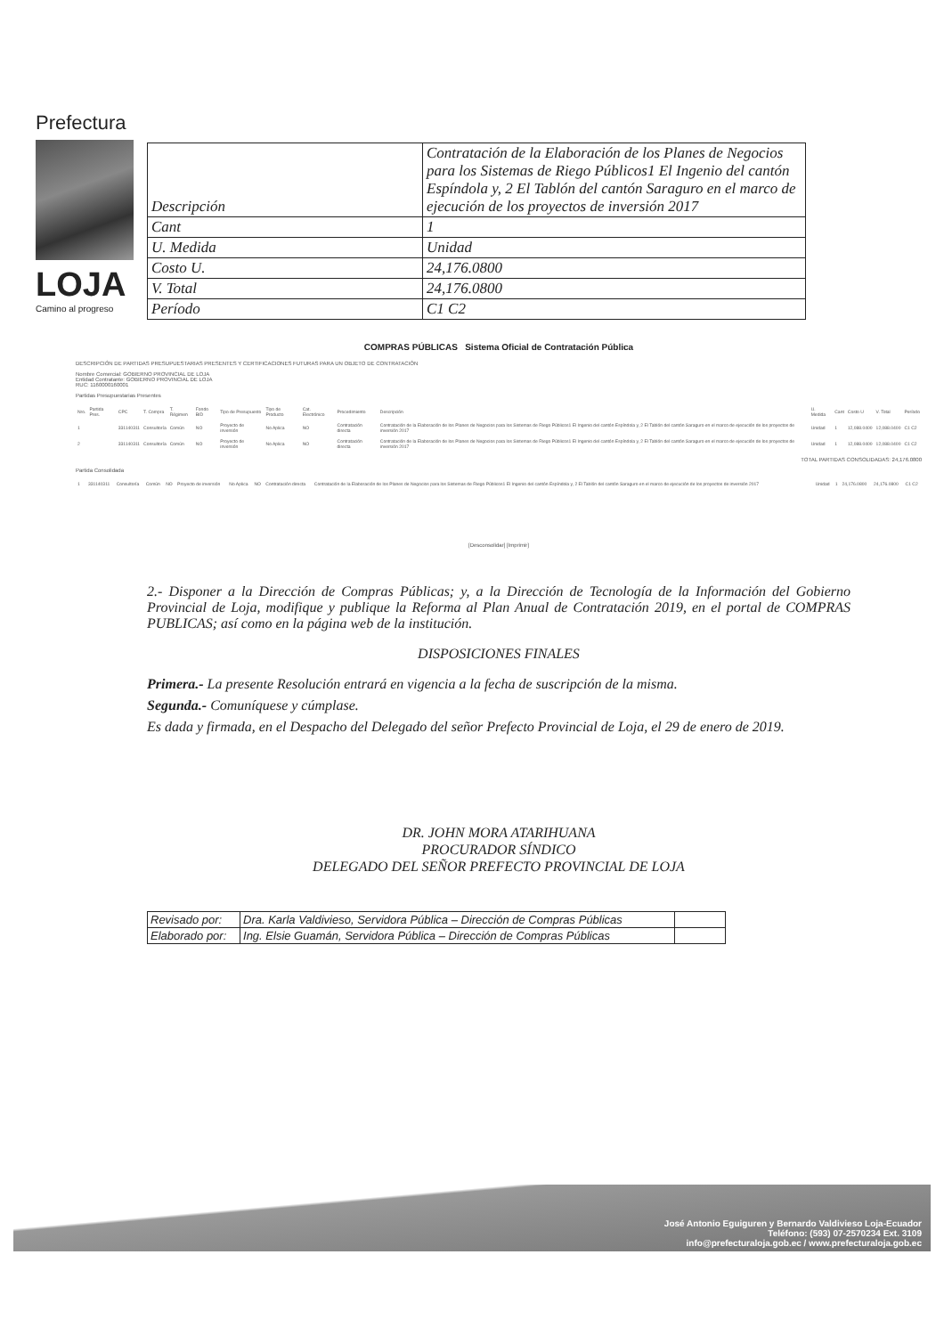Prefectura
LOJA
Camino al progreso
| Descripción | Contratación de la Elaboración de los Planes de Negocios para los Sistemas de Riego Públicos1 El Ingenio del cantón Espíndola y, 2 El Tablón del cantón Saraguro en el marco de ejecución de los proyectos de inversión 2017 |
| Cant | 1 |
| U. Medida | Unidad |
| Costo U. | 24,176.0800 |
| V. Total | 24,176.0800 |
| Período | C1 C2 |
COMPRAS PÚBLICAS Sistema Oficial de Contratación Pública
DESCRIPCIÓN DE PARTIDAS PRESUPUESTARIAS PRESENTES Y CERTIFICACIONES FUTURAS PARA UN OBJETO DE CONTRATACIÓN
Nombre Comercial: GOBIERNO PROVINCIAL DE LOJA
Entidad Contratante: GOBIERNO PROVINCIAL DE LOJA
RUC: 1160000160001
Partidas Presupuestarias Presentes
| Nro. | Partida Pres. | CPC | T. Compra | T. Régimen | Fondo BID | Tipo de Presupuesto | Tipo de Producto | Cat. Electrónico | Procedimiento | Descripción | U. Medida | Cant | Costo U | V. Total | Período |
| --- | --- | --- | --- | --- | --- | --- | --- | --- | --- | --- | --- | --- | --- | --- | --- |
| 1 | | 331140311 | Consultoría | Común | NO | Proyecto de inversión | No Aplica | NO | Contratación directa | Contratación de la Elaboración de los Planes de Negocios para los Sistemas de Riego Públicos1 El Ingenio del cantón Espíndola y, 2 El Tablón del cantón Saraguro en el marco de ejecución de los proyectos de inversión 2017 | Unidad | 1 | 12,088.0400 | 12,088.0400 | C1 C2 |
| 2 | | 331140311 | Consultoría | Común | NO | Proyecto de inversión | No Aplica | NO | Contratación directa | Contratación de la Elaboración de los Planes de Negocios para los Sistemas de Riego Públicos1 El Ingenio del cantón Espíndola y, 2 El Tablón del cantón Saraguro en el marco de ejecución de los proyectos de inversión 2017 | Unidad | 1 | 12,088.0400 | 12,088.0400 | C1 C2 |
TOTAL PARTIDAS CONSOLIDADAS: 24,176.0800
Partida Consolidada
| 1 | | 331140311 | Consultoría | Común | NO | Proyecto de inversión | No Aplica | NO | Contratación directa | Contratación de la Elaboración de los Planes de Negocios para los Sistemas de Riego Públicos1 El Ingenio del cantón Espíndola y, 2 El Tablón del cantón Saraguro en el marco de ejecución de los proyectos de inversión 2017 | Unidad | 1 | 24,176.0800 | 24,176.0800 | C1 C2 |
[Desconsolidar] [Imprimir]
2.- Disponer a la Dirección de Compras Públicas; y, a la Dirección de Tecnología de la Información del Gobierno Provincial de Loja, modifique y publique la Reforma al Plan Anual de Contratación 2019, en el portal de COMPRAS PUBLICAS; así como en la página web de la institución.
DISPOSICIONES FINALES
Primera.- La presente Resolución entrará en vigencia a la fecha de suscripción de la misma.
Segunda.- Comuníquese y cúmplase.
Es dada y firmada, en el Despacho del Delegado del señor Prefecto Provincial de Loja, el 29 de enero de 2019.
DR. JOHN MORA ATARIHUANA
PROCURADOR SÍNDICO
DELEGADO DEL SEÑOR PREFECTO PROVINCIAL DE LOJA
| Revisado por: | Dra. Karla Valdivieso, Servidora Pública – Dirección de Compras Públicas | |
| Elaborado por: | Ing. Elsie Guamán, Servidora Pública – Dirección de Compras Públicas | |
José Antonio Eguiguren y Bernardo Valdivieso Loja-Ecuador
Teléfono: (593) 07-2570234 Ext. 3109
info@prefecturaloja.gob.ec / www.prefecturaloja.gob.ec